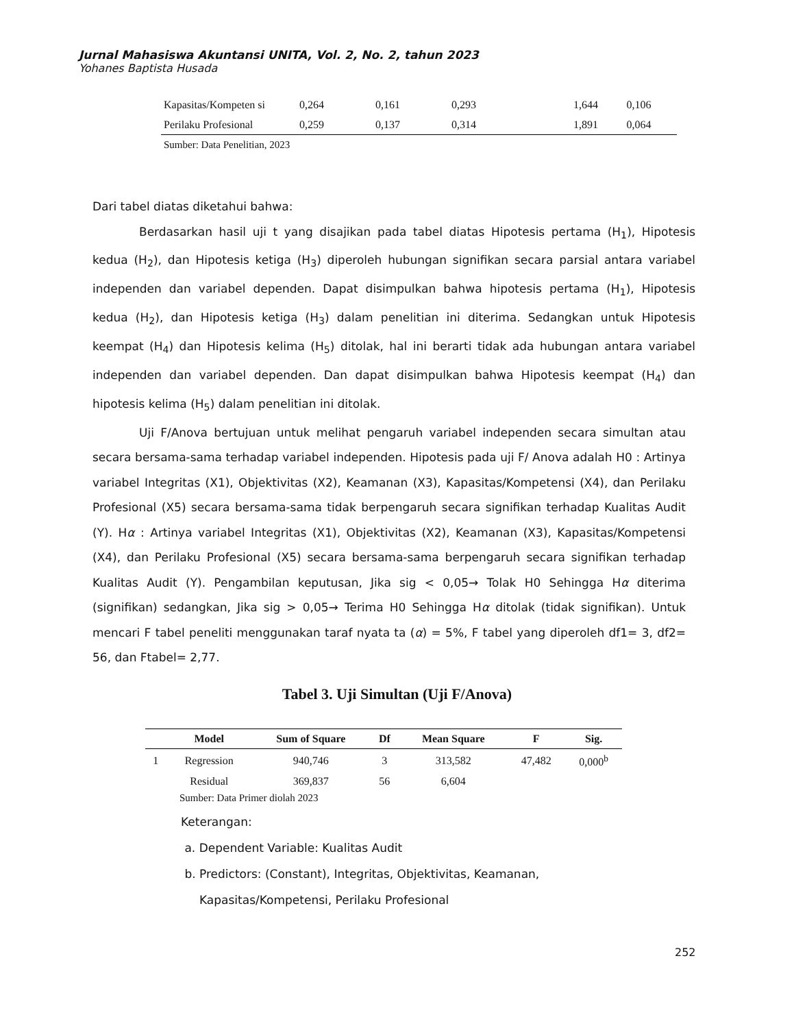Jurnal Mahasiswa Akuntansi UNITA, Vol. 2, No. 2, tahun 2023
Yohanes Baptista Husada
| Kapasitas/Kompeten si | 0,264 | 0,161 | 0,293 | 1,644 | 0,106 |
| Perilaku Profesional | 0,259 | 0,137 | 0,314 | 1,891 | 0,064 |
| Sumber: Data Penelitian, 2023 | | | | | |
Dari tabel diatas diketahui bahwa:
Berdasarkan hasil uji t yang disajikan pada tabel diatas Hipotesis pertama (H<sub>1</sub>), Hipotesis kedua (H<sub>2</sub>), dan Hipotesis ketiga (H<sub>3</sub>) diperoleh hubungan signifikan secara parsial antara variabel independen dan variabel dependen. Dapat disimpulkan bahwa hipotesis pertama (H<sub>1</sub>), Hipotesis kedua (H<sub>2</sub>), dan Hipotesis ketiga (H<sub>3</sub>) dalam penelitian ini diterima. Sedangkan untuk Hipotesis keempat (H<sub>4</sub>) dan Hipotesis kelima (H<sub>5</sub>) ditolak, hal ini berarti tidak ada hubungan antara variabel independen dan variabel dependen. Dan dapat disimpulkan bahwa Hipotesis keempat (H<sub>4</sub>) dan hipotesis kelima (H<sub>5</sub>) dalam penelitian ini ditolak.
Uji F/Anova bertujuan untuk melihat pengaruh variabel independen secara simultan atau secara bersama-sama terhadap variabel independen. Hipotesis pada uji F/ Anova adalah H0 : Artinya variabel Integritas (X1), Objektivitas (X2), Keamanan (X3), Kapasitas/Kompetensi (X4), dan Perilaku Profesional (X5) secara bersama-sama tidak berpengaruh secara signifikan terhadap Kualitas Audit (Y). Hα : Artinya variabel Integritas (X1), Objektivitas (X2), Keamanan (X3), Kapasitas/Kompetensi (X4), dan Perilaku Profesional (X5) secara bersama-sama berpengaruh secara signifikan terhadap Kualitas Audit (Y). Pengambilan keputusan, Jika sig < 0,05→ Tolak H0 Sehingga Hα diterima (signifikan) sedangkan, Jika sig > 0,05→ Terima H0 Sehingga Hα ditolak (tidak signifikan). Untuk mencari F tabel peneliti menggunakan taraf nyata ta (α) = 5%, F tabel yang diperoleh df1= 3, df2= 56, dan Ftabel= 2,77.
Tabel 3. Uji Simultan (Uji F/Anova)
| | Model | Sum of Square | Df | Mean Square | F | Sig. |
| --- | --- | --- | --- | --- | --- | --- |
| 1 | Regression | 940,746 | 3 | 313,582 | 47,482 | 0,000<sup>b</sup> |
| | Residual | 369,837 | 56 | 6,604 | | |
| Sumber: Data Primer diolah 2023 | | | | | | |
Keterangan:
a. Dependent Variable: Kualitas Audit
b. Predictors: (Constant), Integritas, Objektivitas, Keamanan,
Kapasitas/Kompetensi, Perilaku Profesional
252